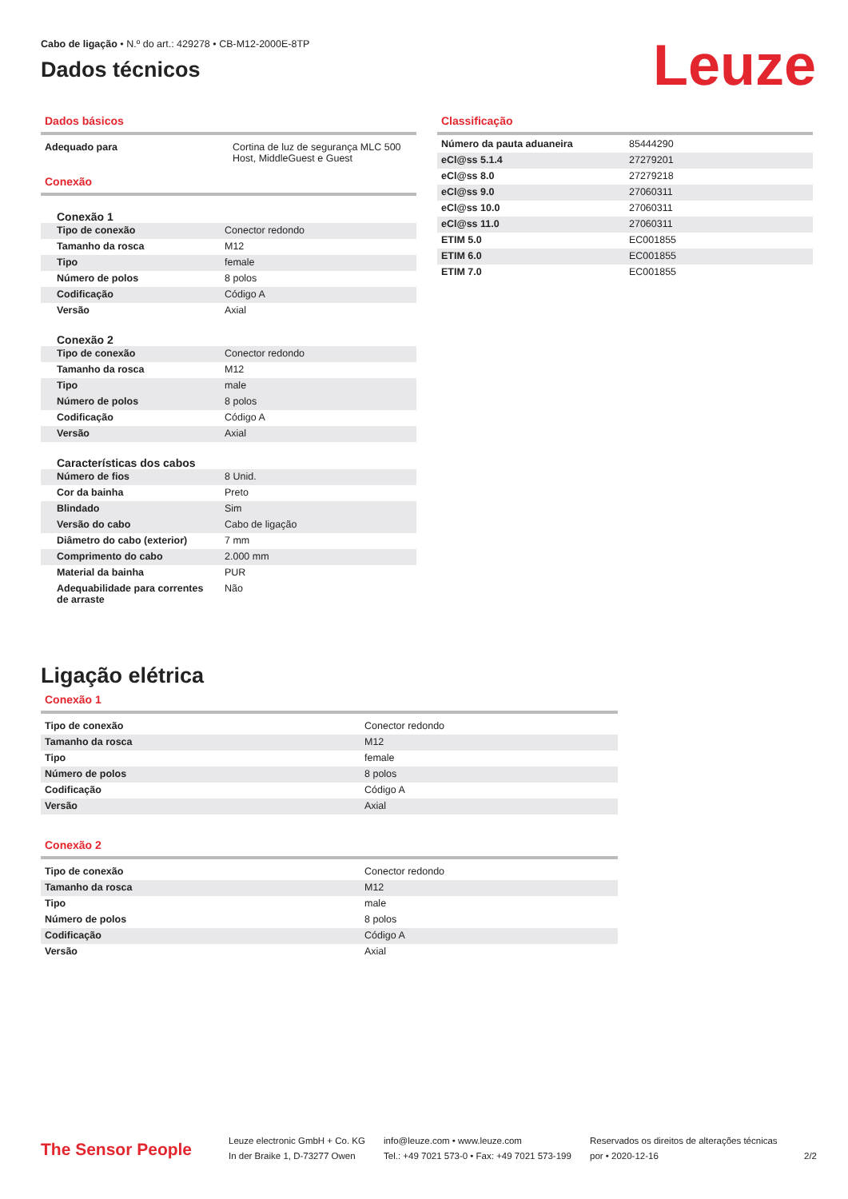Cabo de ligação • N.º do art.: 429278 • CB-M12-2000E-8TP
Dados técnicos
Leuze
Dados básicos
| Adequado para | Cortina de luz de segurança MLC 500 Host, MiddleGuest e Guest |
Conexão
Conexão 1
| Tipo de conexão | Conector redondo |
| Tamanho da rosca | M12 |
| Tipo | female |
| Número de polos | 8 polos |
| Codificação | Código A |
| Versão | Axial |
Conexão 2
| Tipo de conexão | Conector redondo |
| Tamanho da rosca | M12 |
| Tipo | male |
| Número de polos | 8 polos |
| Codificação | Código A |
| Versão | Axial |
Características dos cabos
| Número de fios | 8 Unid. |
| Cor da bainha | Preto |
| Blindado | Sim |
| Versão do cabo | Cabo de ligação |
| Diâmetro do cabo (exterior) | 7 mm |
| Comprimento do cabo | 2.000 mm |
| Material da bainha | PUR |
| Adequabilidade para correntes de arraste | Não |
Classificação
| Número da pauta aduaneira | 85444290 |
| eCl@ss 5.1.4 | 27279201 |
| eCl@ss 8.0 | 27279218 |
| eCl@ss 9.0 | 27060311 |
| eCl@ss 10.0 | 27060311 |
| eCl@ss 11.0 | 27060311 |
| ETIM 5.0 | EC001855 |
| ETIM 6.0 | EC001855 |
| ETIM 7.0 | EC001855 |
Ligação elétrica
Conexão 1
| Tipo de conexão | Conector redondo |
| Tamanho da rosca | M12 |
| Tipo | female |
| Número de polos | 8 polos |
| Codificação | Código A |
| Versão | Axial |
Conexão 2
| Tipo de conexão | Conector redondo |
| Tamanho da rosca | M12 |
| Tipo | male |
| Número de polos | 8 polos |
| Codificação | Código A |
| Versão | Axial |
The Sensor People
Leuze electronic GmbH + Co. KG
In der Braike 1, D-73277 Owen
info@leuze.com • www.leuze.com
Tel.: +49 7021 573-0 • Fax: +49 7021 573-199
Reservados os direitos de alterações técnicas
por • 2020-12-16
2/2